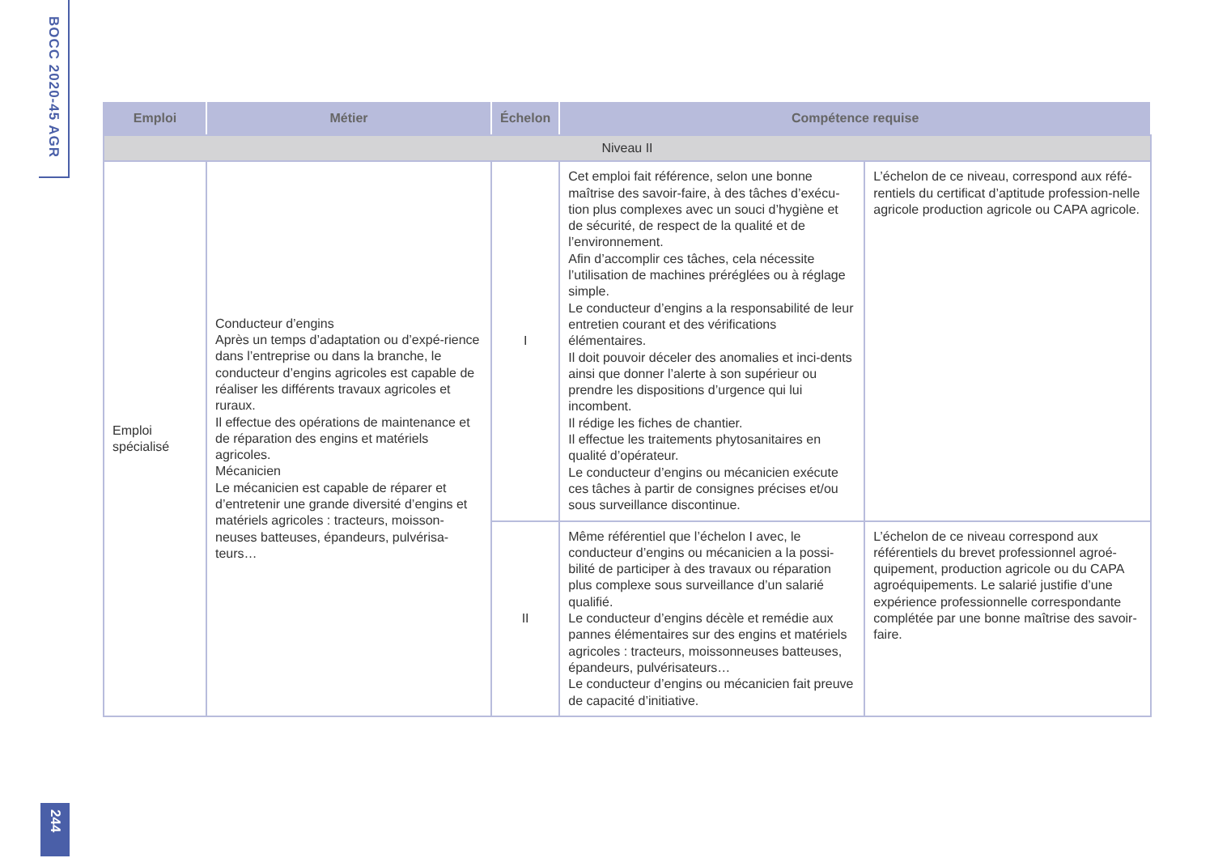BOCC 2020-45 AGR
| Emploi | Métier | Échelon | Compétence requise | |
| --- | --- | --- | --- | --- |
| Niveau II | | | | |
| Emploi spécialisé | Conducteur d’engins Après un temps d’adaptation ou d’expé-rience dans l’entreprise ou dans la branche, le conducteur d’engins agricoles est capable de réaliser les différents travaux agricoles et ruraux. Il effectue des opérations de maintenance et de réparation des engins et matériels agricoles. Mécanicien Le mécanicien est capable de réparer et d’entretenir une grande diversité d’engins et matériels agricoles : tracteurs, moisson-neuses batteuses, épandeurs, pulvérisa-teurs… | I | Cet emploi fait référence, selon une bonne maîtrise des savoir-faire, à des tâches d’exécu-tion plus complexes avec un souci d’hygiène et de sécurité, de respect de la qualité et de l’environnement. Afin d’accomplir ces tâches, cela nécessite l’utilisation de machines préréglées ou à réglage simple. Le conducteur d’engins a la responsabilité de leur entretien courant et des vérifications élémentaires. Il doit pouvoir déceler des anomalies et inci-dents ainsi que donner l’alerte à son supérieur ou prendre les dispositions d’urgence qui lui incombent. Il rédige les fiches de chantier. Il effectue les traitements phytosanitaires en qualité d’opérateur. Le conducteur d’engins ou mécanicien exécute ces tâches à partir de consignes précises et/ou sous surveillance discontinue. | L’échelon de ce niveau, correspond aux réfé-rentiels du certificat d’aptitude profession-nelle agricole production agricole ou CAPA agricole. |
| | | II | Même référentiel que l’échelon I avec, le conducteur d’engins ou mécanicien a la possi-bilité de participer à des travaux ou réparation plus complexe sous surveillance d’un salarié qualifié. Le conducteur d’engins décèle et remédie aux pannes élémentaires sur des engins et matériels agricoles : tracteurs, moissonneuses batteuses, épandeurs, pulvérisateurs… Le conducteur d’engins ou mécanicien fait preuve de capacité d’initiative. | L’échelon de ce niveau correspond aux référentiels du brevet professionnel agroé-quipement, production agricole ou du CAPA agroéquipements. Le salarié justifie d’une expérience professionnelle correspondante complétée par une bonne maîtrise des savoir-faire. |
244